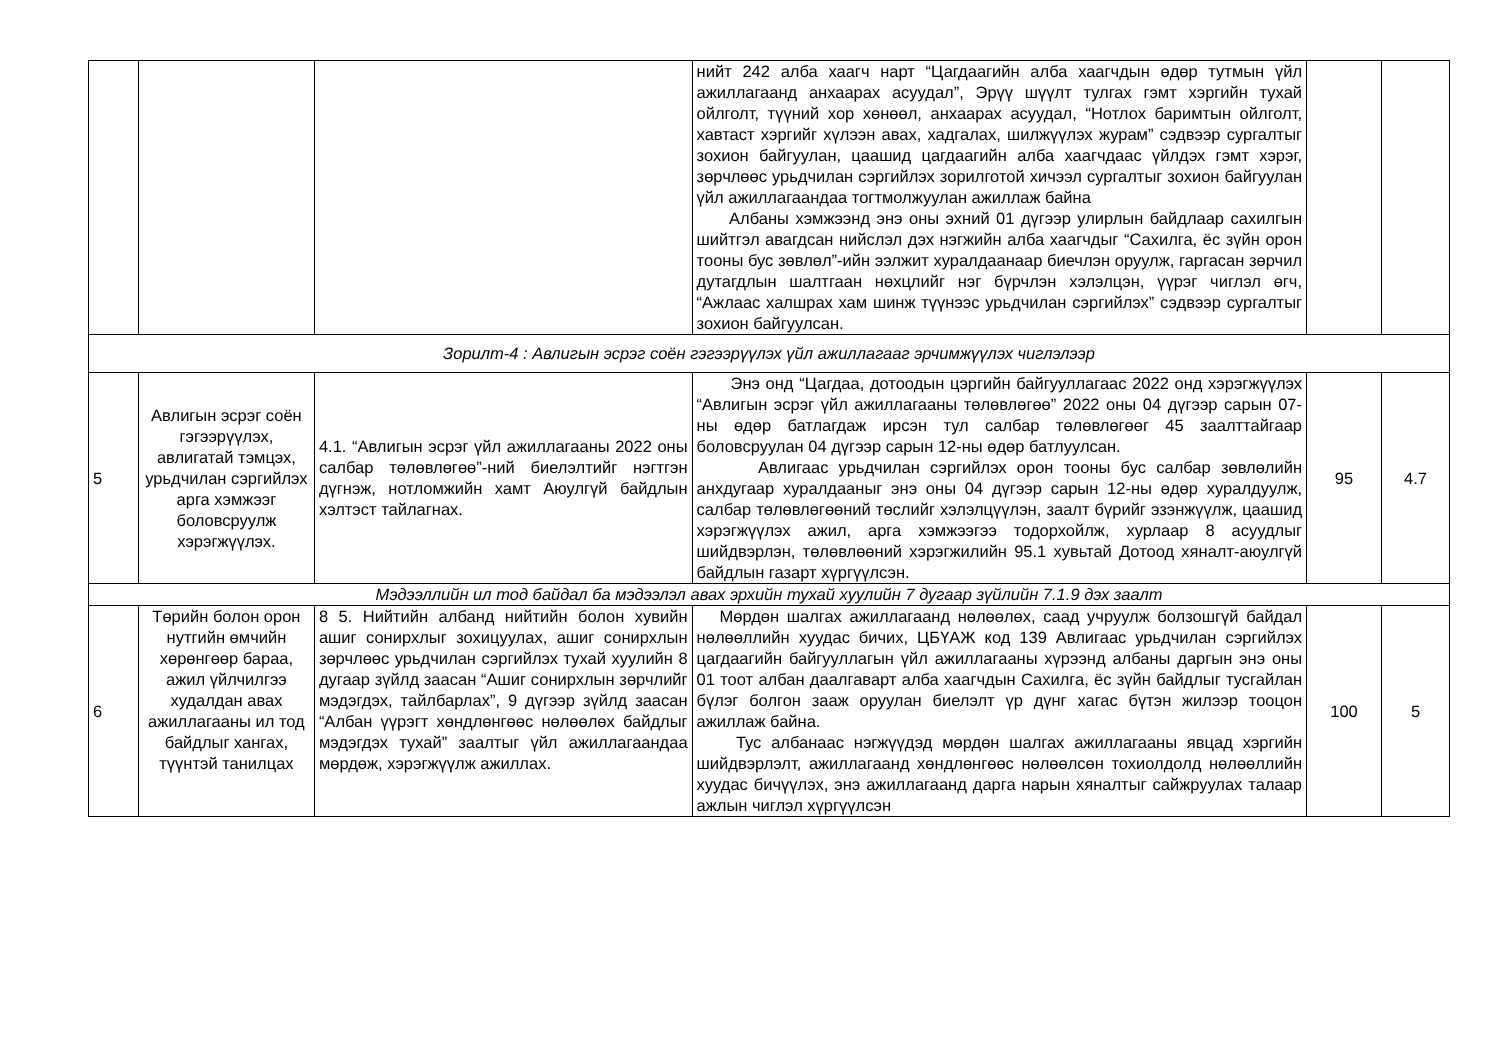| | | | нийт 242 алба хаагч нарт “Цагдаагийн алба хаагчдын өдөр тутмын үйл ажиллагаанд анхаарах асуудал”, Эрүү шүүлт тулгах гэмт хэргийн тухай ойлголт, түүний хор хөнөөл, анхаарах асуудал, “Нотлох баримтын ойлголт, хавтаст хэргийг хүлээн авах, хадгалах, шилжүүлэх журам” сэдвээр сургалтыг зохион байгуулан, цаашид цагдаагийн алба хаагчдаас үйлдэх гэмт хэрэг, зөрчлөөс урьдчилан сэргийлэх зорилготой хичээл сургалтыг зохион байгуулан үйл ажиллагаандаа тогтмолжуулан ажиллаж байна Албаны хэмжээнд энэ оны эхний 01 дүгээр улирлын байдлаар сахилгын шийтгэл авагдсан нийслэл дэх нэгжийн алба хаагчдыг “Сахилга, ёс зүйн орон тооны бус зөвлөл”-ийн ээлжит хуралдаанаар биечлэн оруулж, гаргасан зөрчил дутагдлын шалтгаан нөхцлийг нэг бүрчлэн хэлэлцэн, үүрэг чиглэл өгч, “Ажлаас халшрах хам шинж түүнээс урьдчилан сэргийлэх” сэдвээр сургалтыг зохион байгуулсан. | | |
| Зорилт-4 : Авлигын эсрэг соён гэгээрүүлэх үйл ажиллагааг эрчимжүүлэх чиглэлээр | | | | | |
| 5 | Авлигын эсрэг соён гэгээрүүлэх, авлигатай тэмцэх, урьдчилан сэргийлэх арга хэмжээг боловсруулж хэрэгжүүлэх. | 4.1. “Авлигын эсрэг үйл ажиллагааны 2022 оны салбар төлөвлөгөө”-ний биелэлтийг нэгтгэн дүгнэж, нотломжийн хамт Аюулгүй байдлын хэлтэст тайлагнах. | Энэ онд “Цагдаа, дотоодын цэргийн байгууллагаас 2022 онд хэрэгжүүлэх “Авлигын эсрэг үйл ажиллагааны төлөвлөгөө” 2022 оны 04 дүгээр сарын 07-ны өдөр батлагдаж ирсэн тул салбар төлөвлөгөөг 45 заалттайгаар боловсруулан 04 дүгээр сарын 12-ны өдөр батлуулсан. Авлигаас урьдчилан сэргийлэх орон тооны бус салбар зөвлөлийн анхдугаар хуралдааныг энэ оны 04 дүгээр сарын 12-ны өдөр хуралдуулж, салбар төлөвлөгөөний төслийг хэлэлцүүлэн, заалт бүрийг эзэнжүүлж, цаашид хэрэгжүүлэх ажил, арга хэмжээгээ тодорхойлж, хурлаар 8 асуудлыг шийдвэрлэн, төлөвлөөний хэрэгжилийн 95.1 хувьтай Дотоод хяналт-аюулгүй байдлын газарт хүргүүлсэн. | 95 | 4.7 |
| Мэдээллийн ил тод байдал ба мэдээлэл авах эрхийн тухай хуулийн 7 дугаар зүйлийн 7.1.9 дэх заалт | | | | | |
| 6 | Төрийн болон орон нутгийн өмчийн хөрөнгөөр бараа, ажил үйлчилгээ худалдан авах ажиллагааны ил тод байдлыг хангах, түүнтэй танилцах | 8 5. Нийтийн албанд нийтийн болон хувийн ашиг сонирхлыг зохицуулах, ашиг сонирхлын зөрчлөөс урьдчилан сэргийлэх тухай хуулийн 8 дугаар зүйлд заасан “Ашиг сонирхлын зөрчлийг мэдэгдэх, тайлбарлах”, 9 дүгээр зүйлд заасан “Албан үүрэгт хөндлөнгөөс нөлөөлөх байдлыг мэдэгдэх тухай” заалтыг үйл ажиллагаандаа мөрдөж, хэрэгжүүлж ажиллах. | Мөрдөн шалгах ажиллагаанд нөлөөлөх, саад учруулж болзошгүй байдал нөлөөллийн хуудас бичих, ЦБҮАЖ код 139 Авлигаас урьдчилан сэргийлэх цагдаагийн байгууллагын үйл ажиллагааны хүрээнд албаны даргын энэ оны 01 тоот албан даалгаварт алба хаагчдын Сахилга, ёс зүйн байдлыг тусгайлан бүлэг болгон зааж оруулан биелэлт үр дүнг хагас бүтэн жилээр тооцон ажиллаж байна. Тус албанаас нэгжүүдэд мөрдөн шалгах ажиллагааны явцад хэргийн шийдвэрлэлт, ажиллагаанд хөндлөнгөөс нөлөөлсөн тохиолдолд нөлөөллийн хуудас бичүүлэх, энэ ажиллагаанд дарга нарын хяналтыг сайжруулах талаар ажлын чиглэл хүргүүлсэн | 100 | 5 |